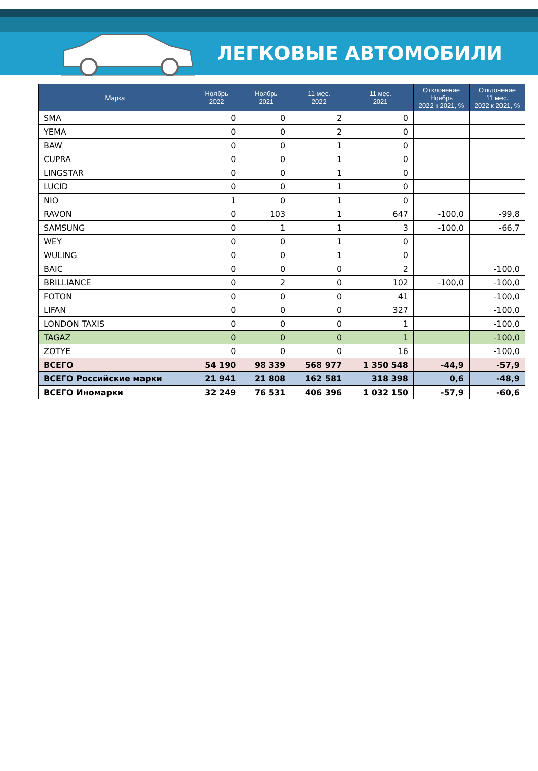ЛЕГКОВЫЕ АВТОМОБИЛИ
| Марка | Ноябрь 2022 | Ноябрь 2021 | 11 мес. 2022 | 11 мес. 2021 | Отклонение Ноябрь 2022 к 2021, % | Отклонение 11 мес. 2022 к 2021, % |
| --- | --- | --- | --- | --- | --- | --- |
| SMA | 0 | 0 | 2 | 0 | | |
| YEMA | 0 | 0 | 2 | 0 | | |
| BAW | 0 | 0 | 1 | 0 | | |
| CUPRA | 0 | 0 | 1 | 0 | | |
| LINGSTAR | 0 | 0 | 1 | 0 | | |
| LUCID | 0 | 0 | 1 | 0 | | |
| NIO | 1 | 0 | 1 | 0 | | |
| RAVON | 0 | 103 | 1 | 647 | -100,0 | -99,8 |
| SAMSUNG | 0 | 1 | 1 | 3 | -100,0 | -66,7 |
| WEY | 0 | 0 | 1 | 0 | | |
| WULING | 0 | 0 | 1 | 0 | | |
| BAIC | 0 | 0 | 0 | 2 | | -100,0 |
| BRILLIANCE | 0 | 2 | 0 | 102 | -100,0 | -100,0 |
| FOTON | 0 | 0 | 0 | 41 | | -100,0 |
| LIFAN | 0 | 0 | 0 | 327 | | -100,0 |
| LONDON TAXIS | 0 | 0 | 0 | 1 | | -100,0 |
| TAGAZ | 0 | 0 | 0 | 1 | | -100,0 |
| ZOTYE | 0 | 0 | 0 | 16 | | -100,0 |
| ВСЕГО | 54 190 | 98 339 | 568 977 | 1 350 548 | -44,9 | -57,9 |
| ВСЕГО Российские марки | 21 941 | 21 808 | 162 581 | 318 398 | 0,6 | -48,9 |
| ВСЕГО Иномарки | 32 249 | 76 531 | 406 396 | 1 032 150 | -57,9 | -60,6 |